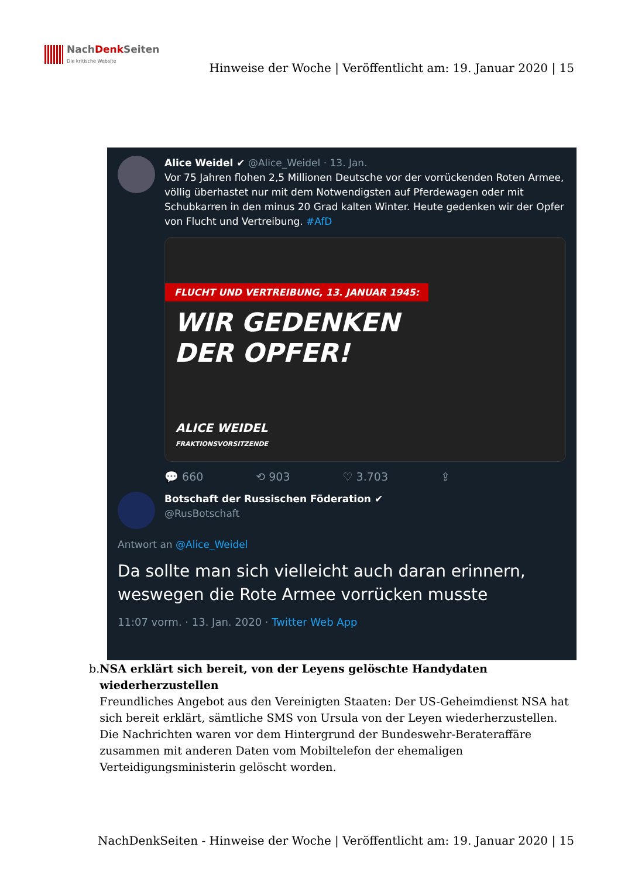NachDenk Seiten
Die kritische Website
Hinweise der Woche | Veröffentlicht am: 19. Januar 2020 | 15
Alice Weidel ✔ @Alice_Weidel · 13. Jan.
Vor 75 Jahren flohen 2,5 Millionen Deutsche vor der vorrückenden Roten Armee, völlig überhastet nur mit dem Notwendigsten auf Pferdewagen oder mit Schubkarren in den minus 20 Grad kalten Winter. Heute gedenken wir der Opfer von Flucht und Vertreibung. #AfD
FLUCHT UND VERTREIBUNG, 13. JANUAR 1945:
WIR GEDENKEN
DER OPFER!
ALICE WEIDEL
FRAKTIONSVORSITZENDE
💬 660 ⟲ 903 ♡ 3.703 ⇪
Botschaft der Russischen Föderation ✔
@RusBotschaft
Antwort an @Alice_Weidel
Da sollte man sich vielleicht auch daran erinnern, weswegen die Rote Armee vorrücken musste
11:07 vorm. · 13. Jan. 2020 · Twitter Web App
b. NSA erklärt sich bereit, von der Leyens gelöschte Handydaten wiederherzustellen
Freundliches Angebot aus den Vereinigten Staaten: Der US-Geheimdienst NSA hat sich bereit erklärt, sämtliche SMS von Ursula von der Leyen wiederherzustellen. Die Nachrichten waren vor dem Hintergrund der Bundeswehr-Berateraffäre zusammen mit anderen Daten vom Mobiltelefon der ehemaligen Verteidigungsministerin gelöscht worden.
NachDenkSeiten - Hinweise der Woche | Veröffentlicht am: 19. Januar 2020 | 15